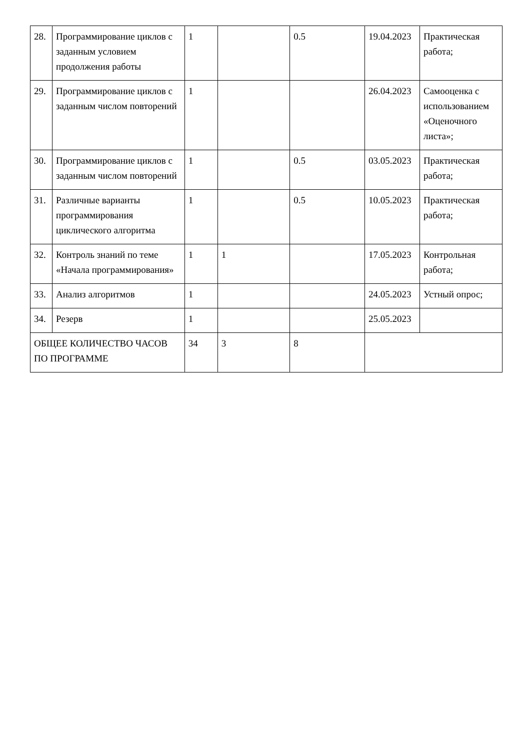| 28. | Программирование циклов с заданным условием продолжения работы | 1 | | 0.5 | 19.04.2023 | Практическая работа; |
| 29. | Программирование циклов с заданным числом повторений | 1 | | | 26.04.2023 | Самооценка с использованием «Оценочного листа»; |
| 30. | Программирование циклов с заданным числом повторений | 1 | | 0.5 | 03.05.2023 | Практическая работа; |
| 31. | Различные варианты программирования циклического алгоритма | 1 | | 0.5 | 10.05.2023 | Практическая работа; |
| 32. | Контроль знаний по теме «Начала программирования» | 1 | 1 | | 17.05.2023 | Контрольная работа; |
| 33. | Анализ алгоритмов | 1 | | | 24.05.2023 | Устный опрос; |
| 34. | Резерв | 1 | | | 25.05.2023 | |
| ОБЩЕЕ КОЛИЧЕСТВО ЧАСОВ ПО ПРОГРАММЕ | | 34 | 3 | 8 | | |